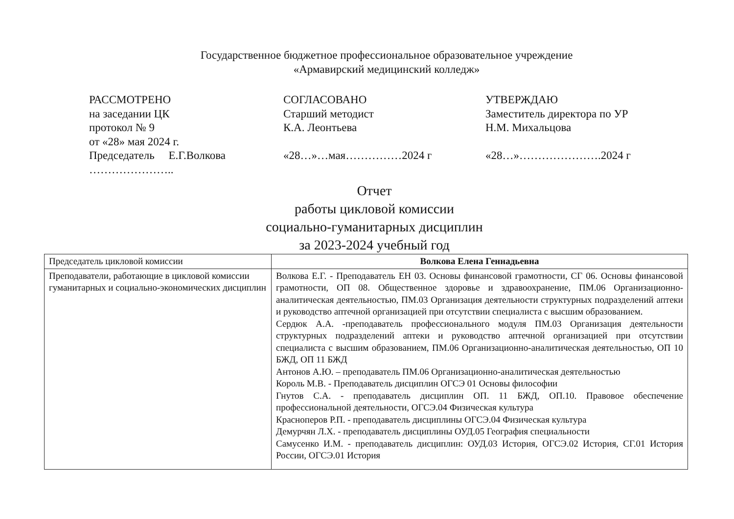Государственное бюджетное профессиональное образовательное учреждение
«Армавирский медицинский колледж»
РАССМОТРЕНО
на заседании ЦК
протокол № 9
от «28» мая 2024 г.
Председатель Е.Г.Волкова
…………………..
СОГЛАСОВАНО
Старший методист
К.А. Леонтьева
«28…»…мая……………2024 г
УТВЕРЖДАЮ
Заместитель директора по УР
Н.М. Михальцова
«28…»………………….2024 г
Отчет
работы цикловой комиссии
социально-гуманитарных дисциплин
за 2023-2024 учебный год
| Председатель цикловой комиссии | Волкова Елена Геннадьевна |
| Преподаватели, работающие в цикловой комиссии гуманитарных и социально-экономических дисциплин | Волкова Е.Г. - Преподаватель ЕН 03. Основы финансовой грамотности, СГ 06. Основы финансовой грамотности, ОП 08. Общественное здоровье и здравоохранение, ПМ.06 Организационно-аналитическая деятельностью, ПМ.03 Организация деятельности структурных подразделений аптеки и руководство аптечной организацией при отсутствии специалиста с высшим образованием. Сердюк А.А. -преподаватель профессионального модуля ПМ.03 Организация деятельности структурных подразделений аптеки и руководство аптечной организацией при отсутствии специалиста с высшим образованием, ПМ.06 Организационно-аналитическая деятельностью, ОП 10 БЖД, ОП 11 БЖД Антонов А.Ю. – преподаватель ПМ.06 Организационно-аналитическая деятельностью Король М.В. - Преподаватель дисциплин ОГСЭ 01 Основы философии Гнутов С.А. - преподаватель дисциплин ОП. 11 БЖД, ОП.10. Правовое обеспечение профессиональной деятельности, ОГСЭ.04 Физическая культура Красноперов Р.П. - преподаватель дисциплины ОГСЭ.04 Физическая культура Демурчян Л.Х. - преподаватель дисциплины ОУД.05 География специальности Самусенко И.М. - преподаватель дисциплин: ОУД.03 История, ОГСЭ.02 История, СГ.01 История России, ОГСЭ.01 История |